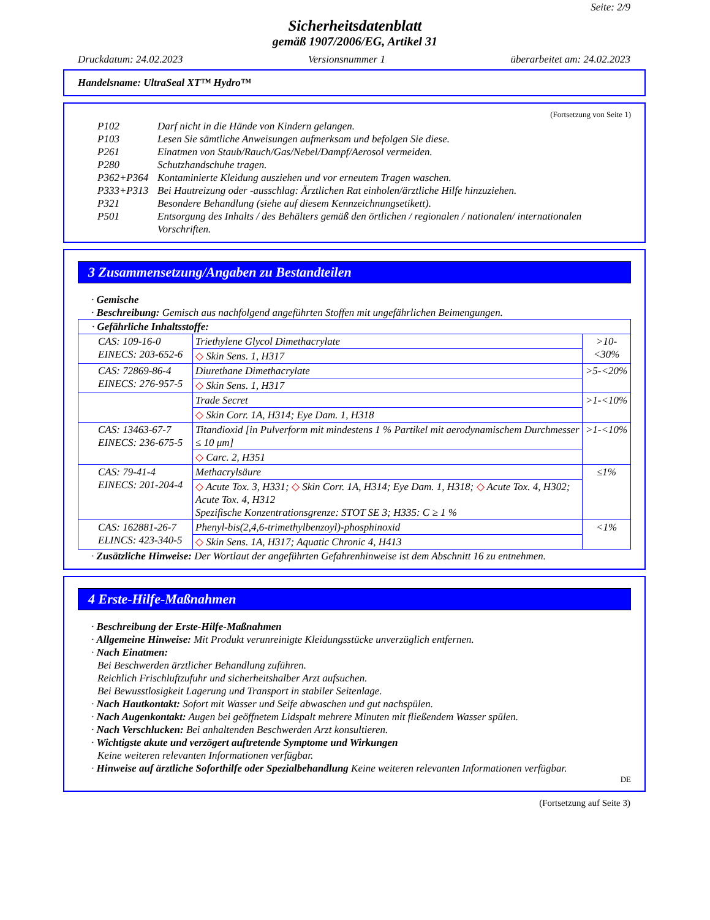Seite: 2/9
Sicherheitsdatenblatt
gemäß 1907/2006/EG, Artikel 31
Druckdatum: 24.02.2023 Versionsnummer 1 überarbeitet am: 24.02.2023
Handelsname: UltraSeal XT™ Hydro™
(Fortsetzung von Seite 1)
P102 Darf nicht in die Hände von Kindern gelangen.
P103 Lesen Sie sämtliche Anweisungen aufmerksam und befolgen Sie diese.
P261 Einatmen von Staub/Rauch/Gas/Nebel/Dampf/Aerosol vermeiden.
P280 Schutzhandschuhe tragen.
P362+P364 Kontaminierte Kleidung ausziehen und vor erneutem Tragen waschen.
P333+P313 Bei Hautreizung oder -ausschlag: Ärztlichen Rat einholen/ärztliche Hilfe hinzuziehen.
P321 Besondere Behandlung (siehe auf diesem Kennzeichnungsetikett).
P501 Entsorgung des Inhalts / des Behälters gemäß den örtlichen / regionalen / nationalen/ internationalen Vorschriften.
3 Zusammensetzung/Angaben zu Bestandteilen
· Gemische
· Beschreibung: Gemisch aus nachfolgend angeführten Stoffen mit ungefährlichen Beimengungen.
| · Gefährliche Inhaltsstoffe: | | |
| CAS: 109-16-0 EINECS: 203-652-6 | Triethylene Glycol Dimethacrylate | >10-<30% |
| | ◇ Skin Sens. 1, H317 | |
| CAS: 72869-86-4 EINECS: 276-957-5 | Diurethane Dimethacrylate | >5-<20% |
| | ◇ Skin Sens. 1, H317 | |
| | Trade Secret | >1-<10% |
| | ◇ Skin Corr. 1A, H314; Eye Dam. 1, H318 | |
| CAS: 13463-67-7 EINECS: 236-675-5 | Titandioxid [in Pulverform mit mindestens 1 % Partikel mit aerodynamischem Durchmesser ≤ 10 μm] | >1-<10% |
| | ◇ Carc. 2, H351 | |
| CAS: 79-41-4 EINECS: 201-204-4 | Methacrylsäure | ≤1% |
| | ◇ Acute Tox. 3, H331; ◇ Skin Corr. 1A, H314; Eye Dam. 1, H318; ◇ Acute Tox. 4, H302; Acute Tox. 4, H312 Spezifische Konzentrationsgrenze: STOT SE 3; H335: C ≥ 1 % | |
| CAS: 162881-26-7 ELINCS: 423-340-5 | Phenyl-bis(2,4,6-trimethylbenzoyl)-phosphinoxid | <1% |
| | ◇ Skin Sens. 1A, H317; Aquatic Chronic 4, H413 | |
· Zusätzliche Hinweise: Der Wortlaut der angeführten Gefahrenhinweise ist dem Abschnitt 16 zu entnehmen.
4 Erste-Hilfe-Maßnahmen
· Beschreibung der Erste-Hilfe-Maßnahmen
· Allgemeine Hinweise: Mit Produkt verunreinigte Kleidungsstücke unverzüglich entfernen.
· Nach Einatmen:
Bei Beschwerden ärztlicher Behandlung zuführen.
Reichlich Frischluftzufuhr und sicherheitshalber Arzt aufsuchen.
Bei Bewusstlosigkeit Lagerung und Transport in stabiler Seitenlage.
· Nach Hautkontakt: Sofort mit Wasser und Seife abwaschen und gut nachspülen.
· Nach Augenkontakt: Augen bei geöffnetem Lidspalt mehrere Minuten mit fließendem Wasser spülen.
· Nach Verschlucken: Bei anhaltenden Beschwerden Arzt konsultieren.
· Wichtigste akute und verzögert auftretende Symptome und Wirkungen
Keine weiteren relevanten Informationen verfügbar.
· Hinweise auf ärztliche Soforthilfe oder Spezialbehandlung Keine weiteren relevanten Informationen verfügbar.
DE
(Fortsetzung auf Seite 3)